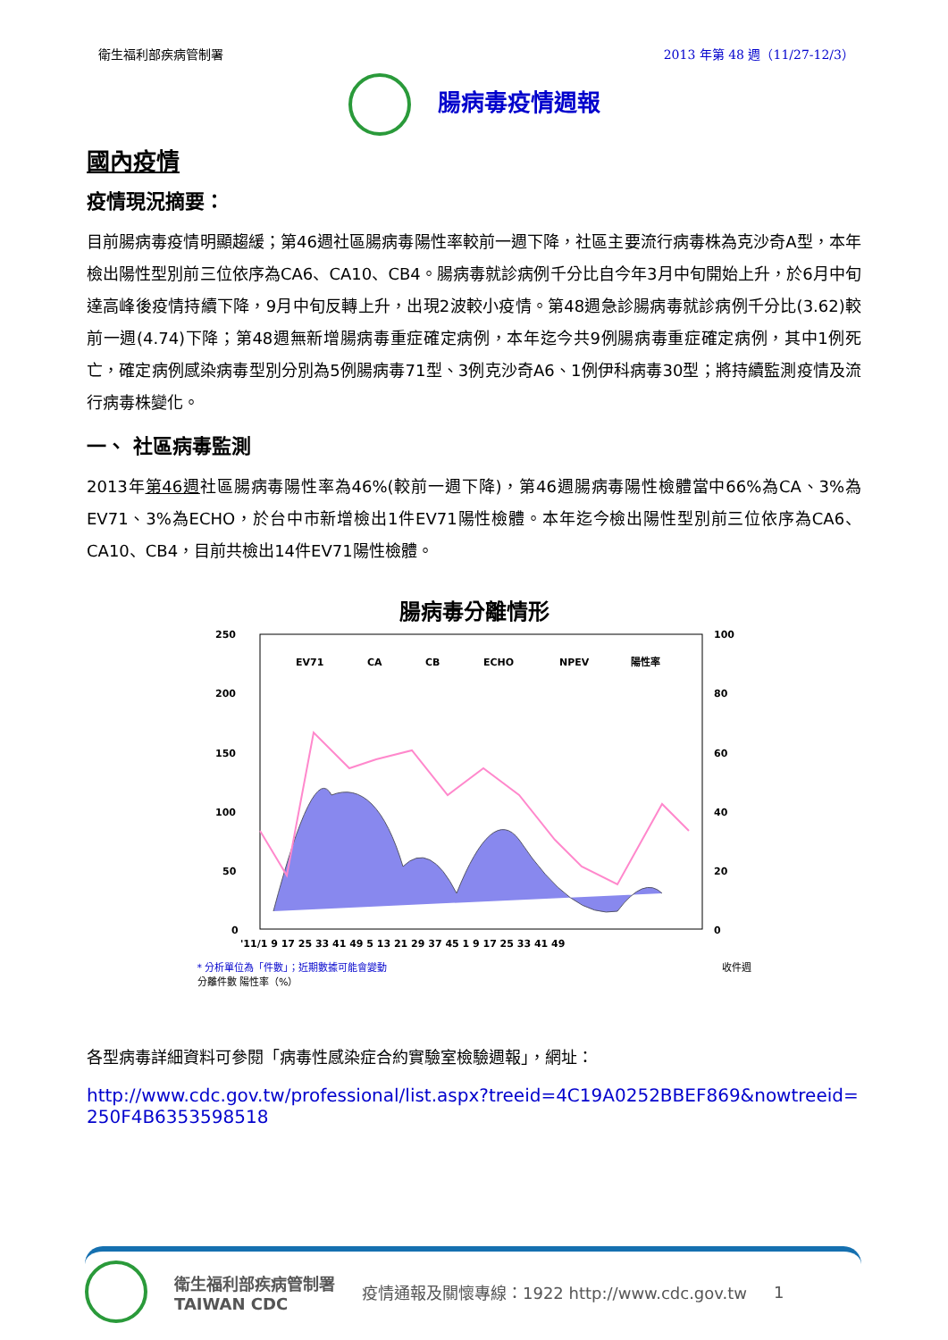衛生福利部疾病管制署 2013 年第 48 週（11/27-12/3）
腸病毒疫情週報
國內疫情
疫情現況摘要：
目前腸病毒疫情明顯趨緩；第46週社區腸病毒陽性率較前一週下降，社區主要流行病毒株為克沙奇A型，本年檢出陽性型別前三位依序為CA6、CA10、CB4。腸病毒就診病例千分比自今年3月中旬開始上升，於6月中旬達高峰後疫情持續下降，9月中旬反轉上升，出現2波較小疫情。第48週急診腸病毒就診病例千分比(3.62)較前一週(4.74)下降；第48週無新增腸病毒重症確定病例，本年迄今共9例腸病毒重症確定病例，其中1例死亡，確定病例感染病毒型別分別為5例腸病毒71型、3例克沙奇A6、1例伊科病毒30型；將持續監測疫情及流行病毒株變化。
一、 社區病毒監測
2013年第46週社區腸病毒陽性率為46%(較前一週下降)，第46週腸病毒陽性檢體當中66%為CA、3%為EV71、3%為ECHO，於台中市新增檢出1件EV71陽性檢體。本年迄今檢出陽性型別前三位依序為CA6、CA10、CB4，目前共檢出14件EV71陽性檢體。
腸病毒分離情形
250
200
150
100
50
0
100
80
60
40
20
0
EV71
CA
CB
ECHO
NPEV
陽性率
'11/1 9 17 25 33 41 49 5 13 21 29 37 45 1 9 17 25 33 41 49
* 分析單位為「件數」；近期數據可能會變動 收件週
分離件數 陽性率（%）
各型病毒詳細資料可參閱「病毒性感染症合約實驗室檢驗週報」，網址：
http://www.cdc.gov.tw/professional/list.aspx?treeid=4C19A0252BBEF869&nowtreeid=250F4B6353598518
衛生福利部疾病管制署
TAIWAN CDC 疫情通報及關懷專線：1922 http://www.cdc.gov.tw 1